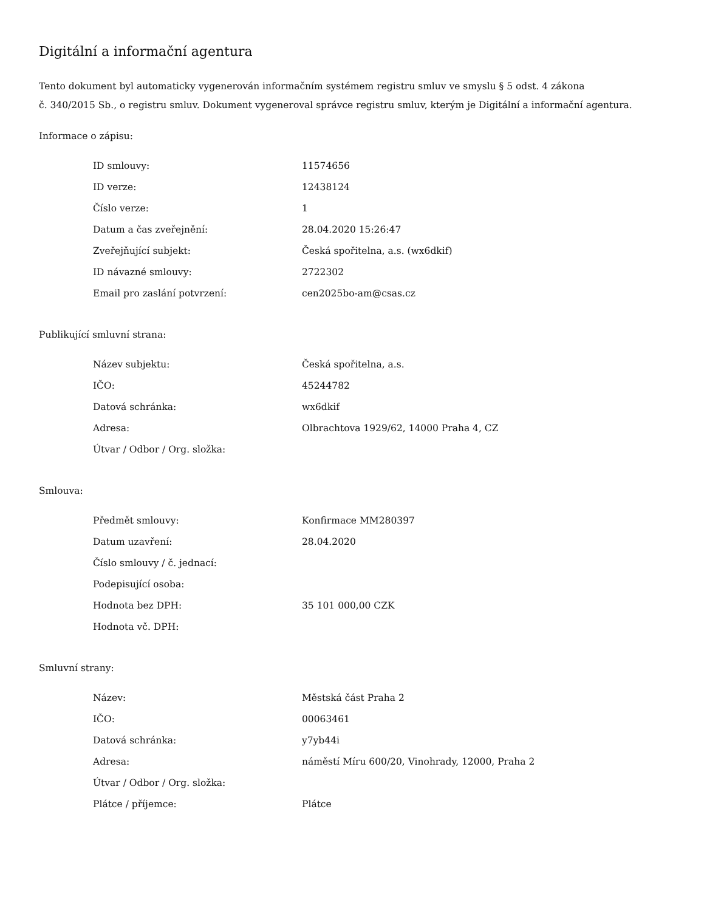Digitální a informační agentura
Tento dokument byl automaticky vygenerován informačním systémem registru smluv ve smyslu § 5 odst. 4 zákona
č. 340/2015 Sb., o registru smluv. Dokument vygeneroval správce registru smluv, kterým je Digitální a informační agentura.
Informace o zápisu:
| ID smlouvy: | 11574656 |
| ID verze: | 12438124 |
| Číslo verze: | 1 |
| Datum a čas zveřejnění: | 28.04.2020 15:26:47 |
| Zveřejňující subjekt: | Česká spořitelna, a.s. (wx6dkif) |
| ID návazné smlouvy: | 2722302 |
| Email pro zaslání potvrzení: | cen2025bo-am@csas.cz |
Publikující smluvní strana:
| Název subjektu: | Česká spořitelna, a.s. |
| IČO: | 45244782 |
| Datová schránka: | wx6dkif |
| Adresa: | Olbrachtova 1929/62, 14000 Praha 4, CZ |
| Útvar / Odbor / Org. složka: | |
Smlouva:
| Předmět smlouvy: | Konfirmace MM280397 |
| Datum uzavření: | 28.04.2020 |
| Číslo smlouvy / č. jednací: | |
| Podepisující osoba: | |
| Hodnota bez DPH: | 35 101 000,00 CZK |
| Hodnota vč. DPH: | |
Smluvní strany:
| Název: | Městská část Praha 2 |
| IČO: | 00063461 |
| Datová schránka: | y7yb44i |
| Adresa: | náměstí Míru 600/20, Vinohrady, 12000, Praha 2 |
| Útvar / Odbor / Org. složka: | |
| Plátce / příjemce: | Plátce |